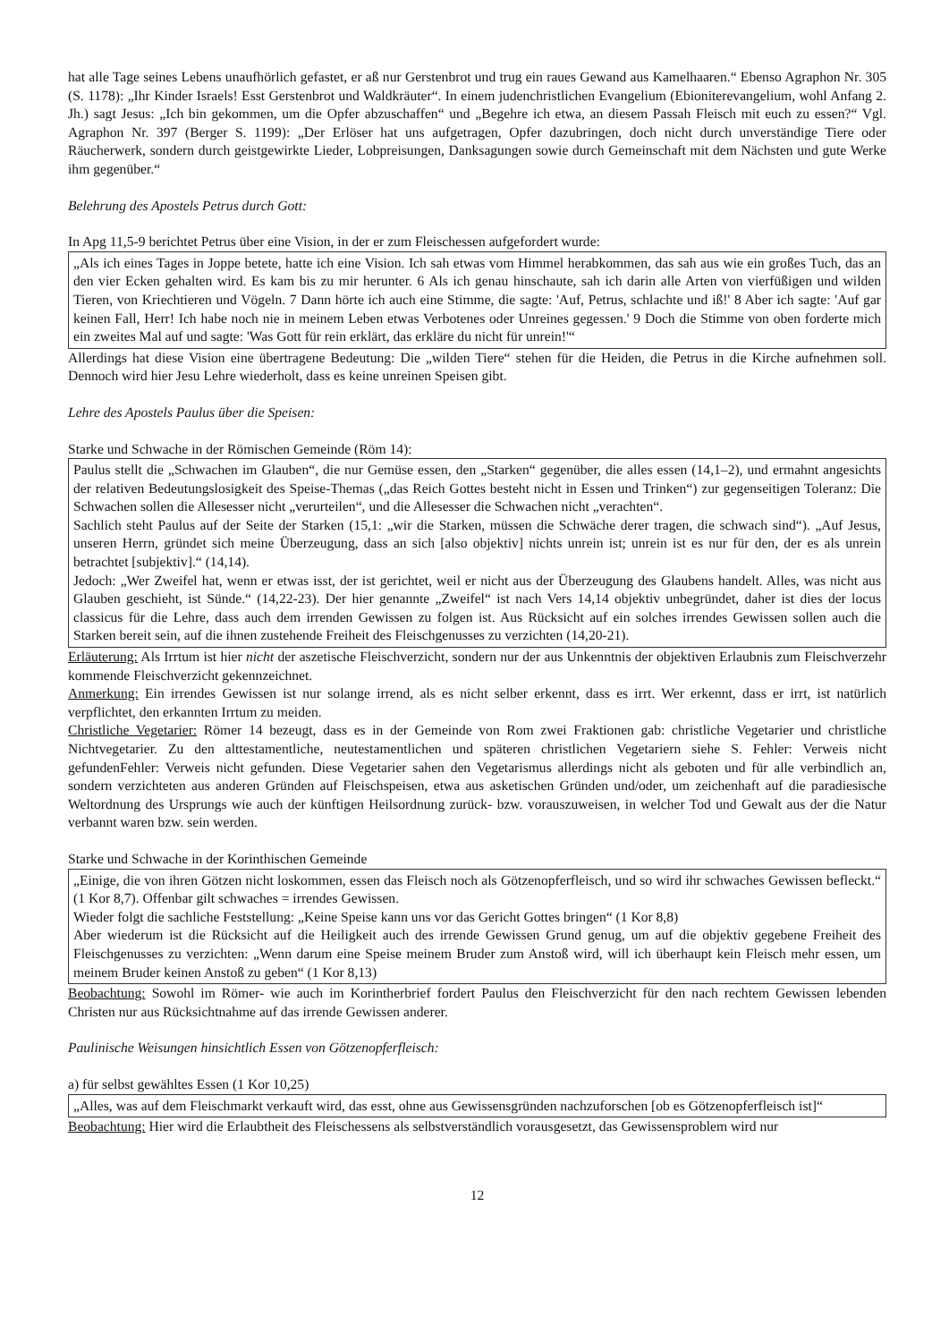hat alle Tage seines Lebens unaufhörlich gefastet, er aß nur Gerstenbrot und trug ein raues Gewand aus Kamelhaaren.“ Ebenso Agraphon Nr. 305 (S. 1178): „Ihr Kinder Israels! Esst Gerstenbrot und Waldkräuter“. In einem judenchristlichen Evangelium (Ebioniterevangelium, wohl Anfang 2. Jh.) sagt Jesus: „Ich bin gekommen, um die Opfer abzuschaffen“ und „Begehre ich etwa, an diesem Passah Fleisch mit euch zu essen?“ Vgl. Agraphon Nr. 397 (Berger S. 1199): „Der Erlöser hat uns aufgetragen, Opfer dazubringen, doch nicht durch unverständige Tiere oder Räucherwerk, sondern durch geistgewirkte Lieder, Lobpreisungen, Danksagungen sowie durch Gemeinschaft mit dem Nächsten und gute Werke ihm gegenüber.“
Belehrung des Apostels Petrus durch Gott:
In Apg 11,5-9 berichtet Petrus über eine Vision, in der er zum Fleischessen aufgefordert wurde:
„Als ich eines Tages in Joppe betete, hatte ich eine Vision. Ich sah etwas vom Himmel herabkommen, das sah aus wie ein großes Tuch, das an den vier Ecken gehalten wird. Es kam bis zu mir herunter. 6 Als ich genau hinschaute, sah ich darin alle Arten von vierfüßigen und wilden Tieren, von Kriechtieren und Vögeln. 7 Dann hörte ich auch eine Stimme, die sagte: 'Auf, Petrus, schlachte und iß!' 8 Aber ich sagte: 'Auf gar keinen Fall, Herr! Ich habe noch nie in meinem Leben etwas Verbotenes oder Unreines gegessen.' 9 Doch die Stimme von oben forderte mich ein zweites Mal auf und sagte: 'Was Gott für rein erklärt, das erkläre du nicht für unrein!'“
Allerdings hat diese Vision eine übertragene Bedeutung: Die „wilden Tiere“ stehen für die Heiden, die Petrus in die Kirche aufnehmen soll. Dennoch wird hier Jesu Lehre wiederholt, dass es keine unreinen Speisen gibt.
Lehre des Apostels Paulus über die Speisen:
Starke und Schwache in der Römischen Gemeinde (Röm 14):
Paulus stellt die „Schwachen im Glauben“, die nur Gemüse essen, den „Starken“ gegenüber, die alles essen (14,1–2), und ermahnt angesichts der relativen Bedeutungslosigkeit des Speise-Themas („das Reich Gottes besteht nicht in Essen und Trinken“) zur gegenseitigen Toleranz: Die Schwachen sollen die Allesesser nicht „verurteilen“, und die Allesesser die Schwachen nicht „verachten“.
Sachlich steht Paulus auf der Seite der Starken (15,1: „wir die Starken, müssen die Schwäche derer tragen, die schwach sind“). „Auf Jesus, unseren Herrn, gründet sich meine Überzeugung, dass an sich [also objektiv] nichts unrein ist; unrein ist es nur für den, der es als unrein betrachtet [subjektiv].“ (14,14).
Jedoch: „Wer Zweifel hat, wenn er etwas isst, der ist gerichtet, weil er nicht aus der Überzeugung des Glaubens handelt. Alles, was nicht aus Glauben geschieht, ist Sünde.“ (14,22-23). Der hier genannte „Zweifel“ ist nach Vers 14,14 objektiv unbegründet, daher ist dies der locus classicus für die Lehre, dass auch dem irrenden Gewissen zu folgen ist. Aus Rücksicht auf ein solches irrendes Gewissen sollen auch die Starken bereit sein, auf die ihnen zustehende Freiheit des Fleischgenusses zu verzichten (14,20-21).
Erläuterung: Als Irrtum ist hier nicht der aszetische Fleischverzicht, sondern nur der aus Unkenntnis der objektiven Erlaubnis zum Fleischverzehr kommende Fleischverzicht gekennzeichnet.
Anmerkung: Ein irrendes Gewissen ist nur solange irrend, als es nicht selber erkennt, dass es irrt. Wer erkennt, dass er irrt, ist natürlich verpflichtet, den erkannten Irrtum zu meiden.
Christliche Vegetarier: Römer 14 bezeugt, dass es in der Gemeinde von Rom zwei Fraktionen gab: christliche Vegetarier und christliche Nichtvegetarier. Zu den alttestamentliche, neutestamentlichen und späteren christlichen Vegetariern siehe S. Fehler: Verweis nicht gefundenFehler: Verweis nicht gefunden. Diese Vegetarier sahen den Vegetarismus allerdings nicht als geboten und für alle verbindlich an, sondern verzichteten aus anderen Gründen auf Fleischspeisen, etwa aus asketischen Gründen und/oder, um zeichenhaft auf die paradiesische Weltordnung des Ursprungs wie auch der künftigen Heilsordnung zurück- bzw. vorauszuweisen, in welcher Tod und Gewalt aus der die Natur verbannt waren bzw. sein werden.
Starke und Schwache in der Korinthischen Gemeinde
„Einige, die von ihren Götzen nicht loskommen, essen das Fleisch noch als Götzenopferfleisch, und so wird ihr schwaches Gewissen befleckt.“ (1 Kor 8,7). Offenbar gilt schwaches = irrendes Gewissen.
Wieder folgt die sachliche Feststellung: „Keine Speise kann uns vor das Gericht Gottes bringen“ (1 Kor 8,8)
Aber wiederum ist die Rücksicht auf die Heiligkeit auch des irrende Gewissen Grund genug, um auf die objektiv gegebene Freiheit des Fleischgenusses zu verzichten: „Wenn darum eine Speise meinem Bruder zum Anstoß wird, will ich überhaupt kein Fleisch mehr essen, um meinem Bruder keinen Anstoß zu geben“ (1 Kor 8,13)
Beobachtung: Sowohl im Römer- wie auch im Korintherbrief fordert Paulus den Fleischverzicht für den nach rechtem Gewissen lebenden Christen nur aus Rücksichtnahme auf das irrende Gewissen anderer.
Paulinische Weisungen hinsichtlich Essen von Götzenopferfleisch:
a) für selbst gewähltes Essen (1 Kor 10,25)
„Alles, was auf dem Fleischmarkt verkauft wird, das esst, ohne aus Gewissensgründen nachzuforschen [ob es Götzenopferfleisch ist]“
Beobachtung: Hier wird die Erlaubtheit des Fleischessens als selbstverständlich vorausgesetzt, das Gewissensproblem wird nur
12